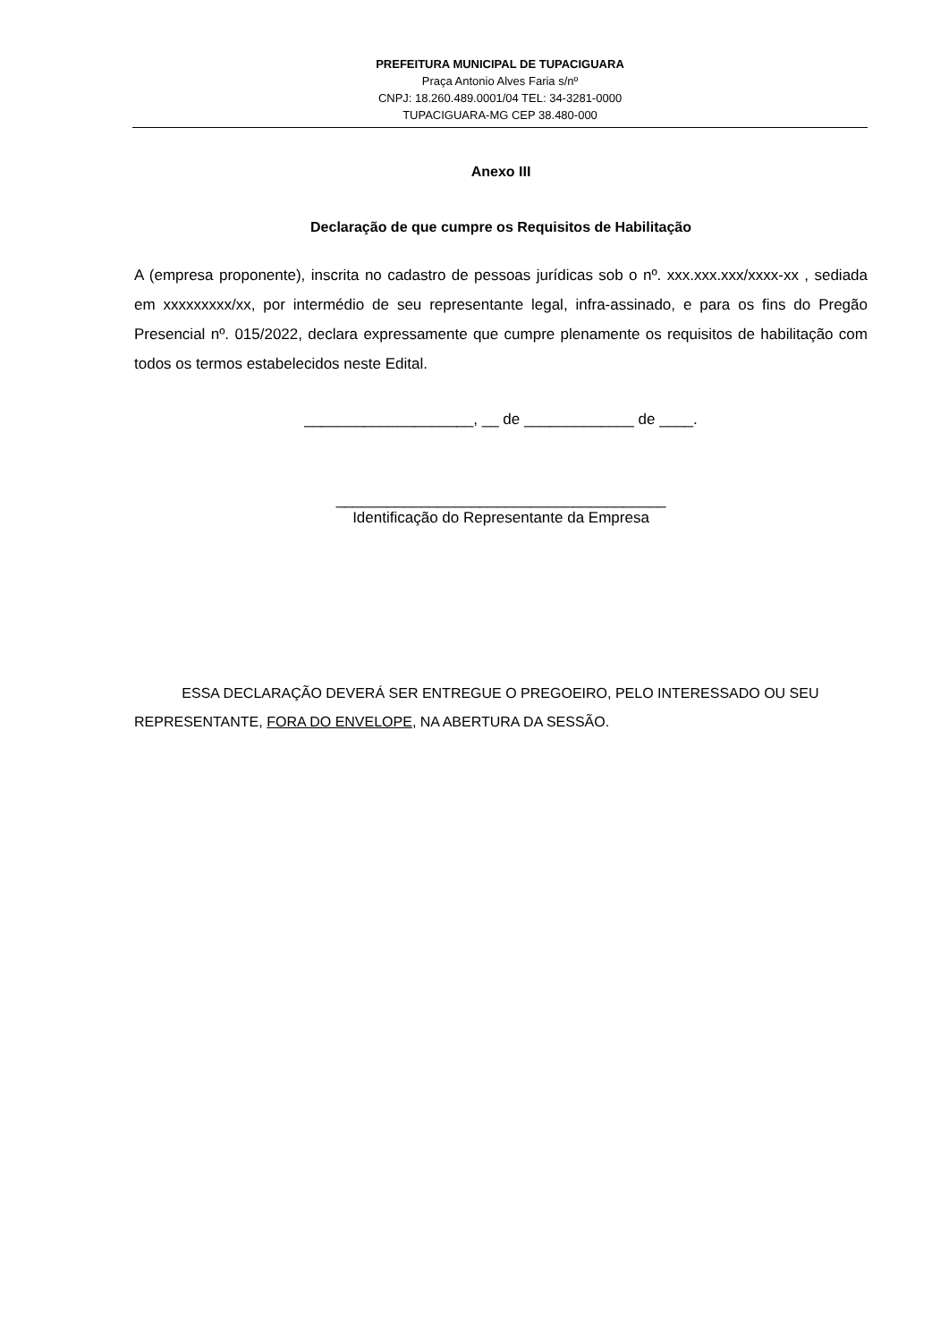PREFEITURA MUNICIPAL DE TUPACIGUARA
Praça Antonio Alves Faria s/nº
CNPJ: 18.260.489.0001/04 TEL: 34-3281-0000
TUPACIGUARA-MG CEP 38.480-000
Anexo III
Declaração de que cumpre os Requisitos de Habilitação
A (empresa proponente), inscrita no cadastro de pessoas jurídicas sob o nº. xxx.xxx.xxx/xxxx-xx , sediada em xxxxxxxxx/xx, por intermédio de seu representante legal, infra-assinado, e para os fins do Pregão Presencial nº. 015/2022, declara expressamente que cumpre plenamente os requisitos de habilitação com todos os termos estabelecidos neste Edital.
____________________, __ de _____________ de ____.
_______________________________________
Identificação do Representante da Empresa
ESSA DECLARAÇÃO DEVERÁ SER ENTREGUE O PREGOEIRO, PELO INTERESSADO OU SEU REPRESENTANTE, FORA DO ENVELOPE, NA ABERTURA DA SESSÃO.